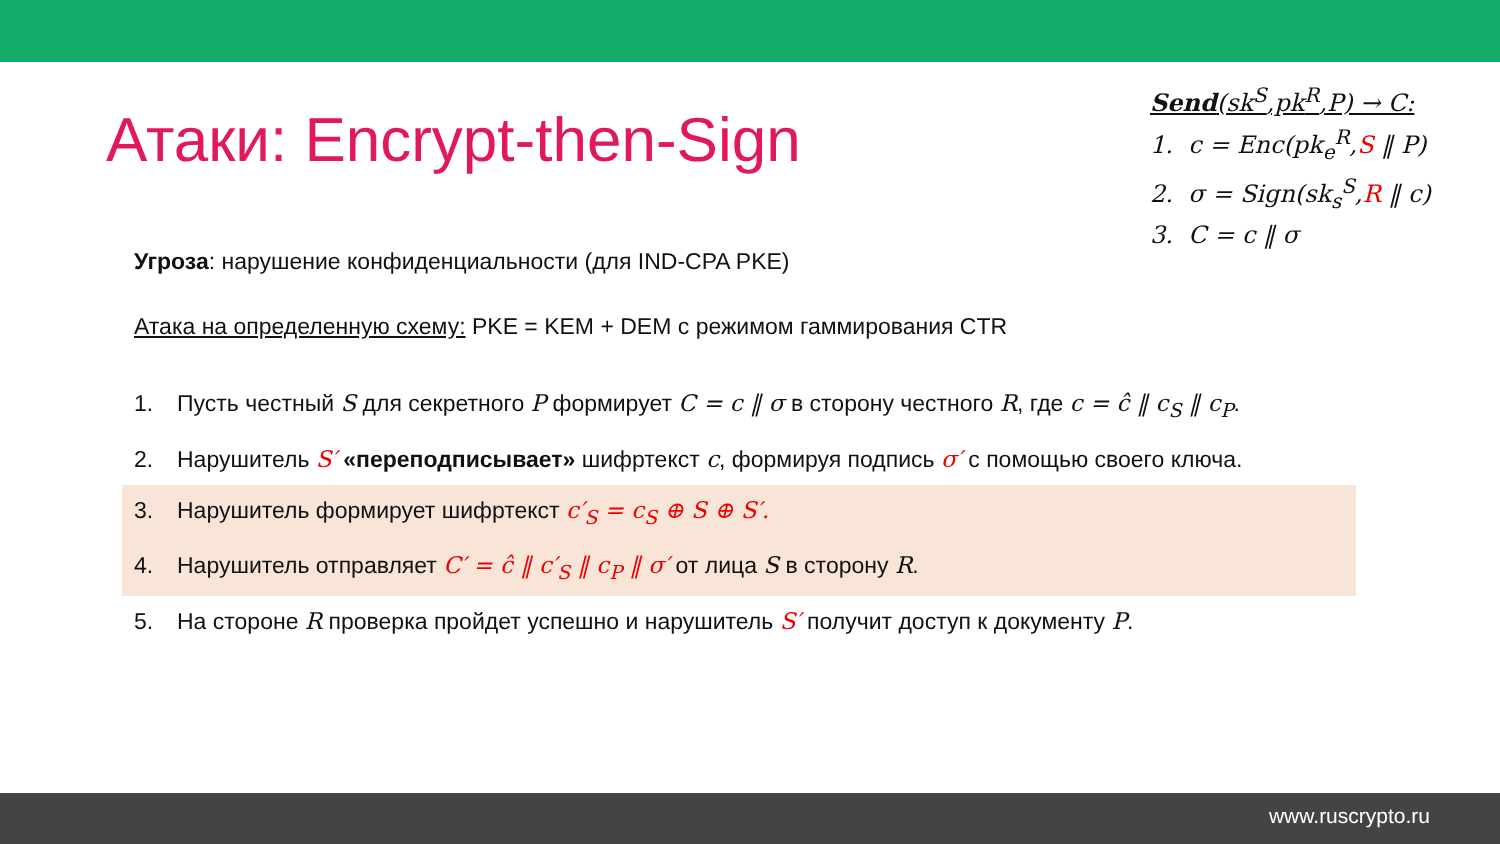Атаки: Encrypt-then-Sign
Send(sk<sup>S</sup>,pk<sup>R</sup>,P) → C:
1. c = Enc(pk<sub>e</sub><sup>R</sup>,S ‖ P)
2. σ = Sign(sk<sub>s</sub><sup>S</sup>,R ‖ c)
3. C = c ‖ σ
Угроза: нарушение конфиденциальности (для IND-CPA PKE)
Атака на определенную схему: PKE = KEM + DEM с режимом гаммирования CTR
1. Пусть честный S для секретного P формирует C = c ‖ σ в сторону честного R, где c = ĉ ‖ c<sub>S</sub> ‖ c<sub>P</sub>.
2. Нарушитель S′ «переподписывает» шифртекст c, формируя подпись σ′ с помощью своего ключа.
3. Нарушитель формирует шифртекст c′<sub>S</sub> = c<sub>S</sub> ⊕ S ⊕ S′.
4. Нарушитель отправляет C′ = ĉ ‖ c′<sub>S</sub> ‖ c<sub>P</sub> ‖ σ′ от лица S в сторону R.
5. На стороне R проверка пройдет успешно и нарушитель S′ получит доступ к документу P.
www.ruscrypto.ru